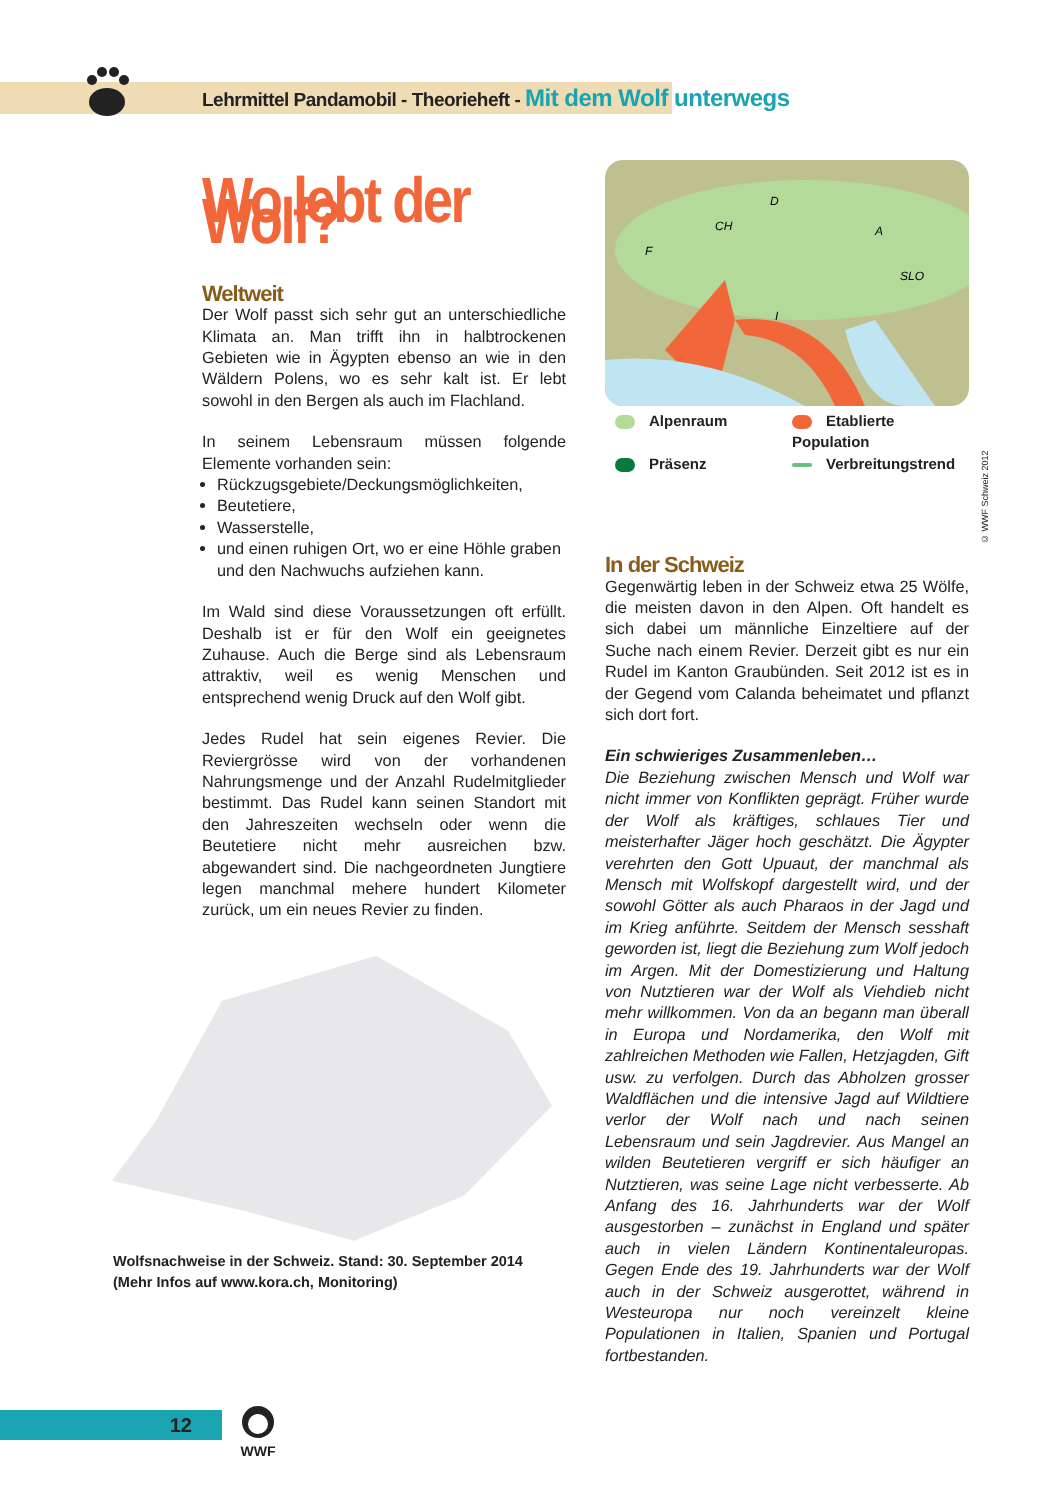Lehrmittel Pandamobil - Theorieheft - Mit dem Wolf unterwegs
Wo lebt der Wolf?
Weltweit
Der Wolf passt sich sehr gut an unterschiedliche Klimata an. Man trifft ihn in halbtrockenen Gebieten wie in Ägypten ebenso an wie in den Wäldern Polens, wo es sehr kalt ist. Er lebt sowohl in den Bergen als auch im Flachland.
In seinem Lebensraum müssen folgende Elemente vorhanden sein:
Rückzugsgebiete/Deckungsmöglichkeiten,
Beutetiere,
Wasserstelle,
und einen ruhigen Ort, wo er eine Höhle graben und den Nachwuchs aufziehen kann.
Im Wald sind diese Voraussetzungen oft erfüllt. Deshalb ist er für den Wolf ein geeignetes Zuhause. Auch die Berge sind als Lebensraum attraktiv, weil es wenig Menschen und entsprechend wenig Druck auf den Wolf gibt.
Jedes Rudel hat sein eigenes Revier. Die Reviergrösse wird von der vorhandenen Nahrungsmenge und der Anzahl Rudelmitglieder bestimmt. Das Rudel kann seinen Standort mit den Jahreszeiten wechseln oder wenn die Beutetiere nicht mehr ausreichen bzw. abgewandert sind. Die nachgeordneten Jungtiere legen manchmal mehere hundert Kilometer zurück, um ein neues Revier zu finden.
Wolfsnachweise in der Schweiz. Stand: 30. September 2014
(Mehr Infos auf www.kora.ch, Monitoring)
CH
D
F
A
SLO
I
Alpenraum
Etablierte Population
Präsenz
Verbreitungstrend
© WWF Schweiz 2012
In der Schweiz
Gegenwärtig leben in der Schweiz etwa 25 Wölfe, die meisten davon in den Alpen. Oft handelt es sich dabei um männliche Einzeltiere auf der Suche nach einem Revier. Derzeit gibt es nur ein Rudel im Kanton Graubünden. Seit 2012 ist es in der Gegend vom Calanda beheimatet und pflanzt sich dort fort.
Ein schwieriges Zusammenleben…
Die Beziehung zwischen Mensch und Wolf war nicht immer von Konflikten geprägt. Früher wurde der Wolf als kräftiges, schlaues Tier und meisterhafter Jäger hoch geschätzt. Die Ägypter verehrten den Gott Upuaut, der manchmal als Mensch mit Wolfskopf dargestellt wird, und der sowohl Götter als auch Pharaos in der Jagd und im Krieg anführte. Seitdem der Mensch sesshaft geworden ist, liegt die Beziehung zum Wolf jedoch im Argen. Mit der Domestizierung und Haltung von Nutztieren war der Wolf als Viehdieb nicht mehr willkommen. Von da an begann man überall in Europa und Nordamerika, den Wolf mit zahlreichen Methoden wie Fallen, Hetzjagden, Gift usw. zu verfolgen. Durch das Abholzen grosser Waldflächen und die intensive Jagd auf Wildtiere verlor der Wolf nach und nach seinen Lebensraum und sein Jagdrevier. Aus Mangel an wilden Beutetieren vergriff er sich häufiger an Nutztieren, was seine Lage nicht verbesserte. Ab Anfang des 16. Jahrhunderts war der Wolf ausgestorben – zunächst in England und später auch in vielen Ländern Kontinentaleuropas. Gegen Ende des 19. Jahrhunderts war der Wolf auch in der Schweiz ausgerottet, während in Westeuropa nur noch vereinzelt kleine Populationen in Italien, Spanien und Portugal fortbestanden.
12
WWF